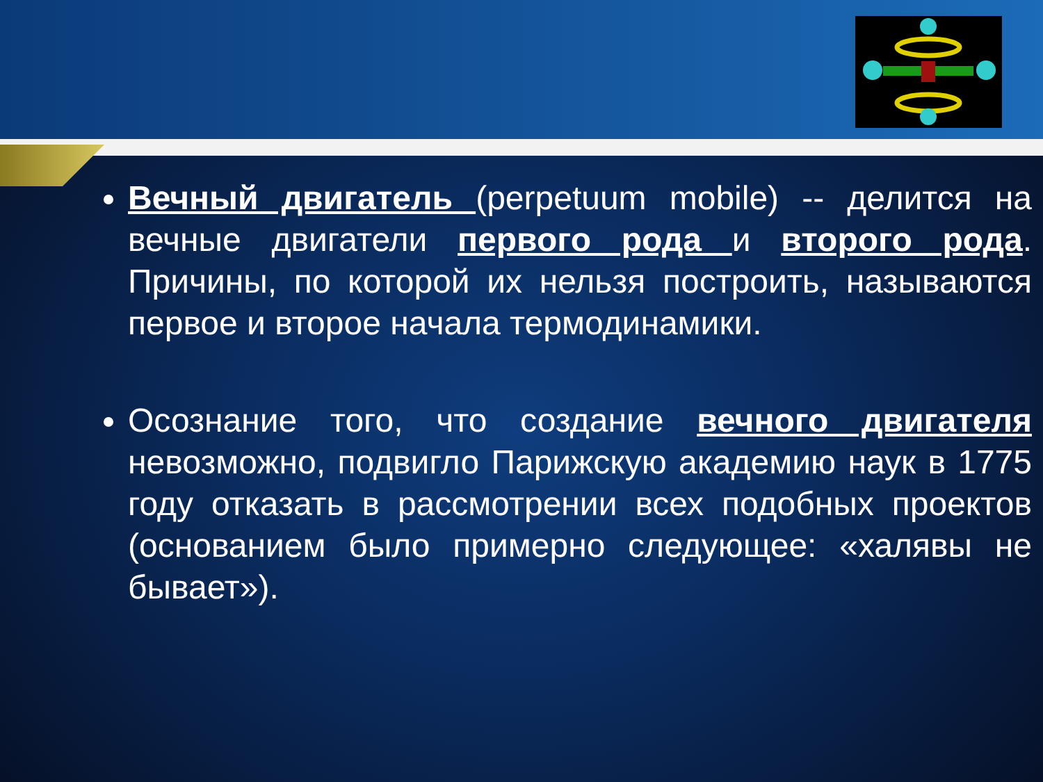Вечный двигатель (perpetuum mobile) -- делится на вечные двигатели первого рода и второго рода. Причины, по которой их нельзя построить, называются первое и второе начала термодинамики.
Осознание того, что создание вечного двигателя невозможно, подвигло Парижскую академию наук в 1775 году отказать в рассмотрении всех подобных проектов (основанием было примерно следующее: «халявы не бывает»).